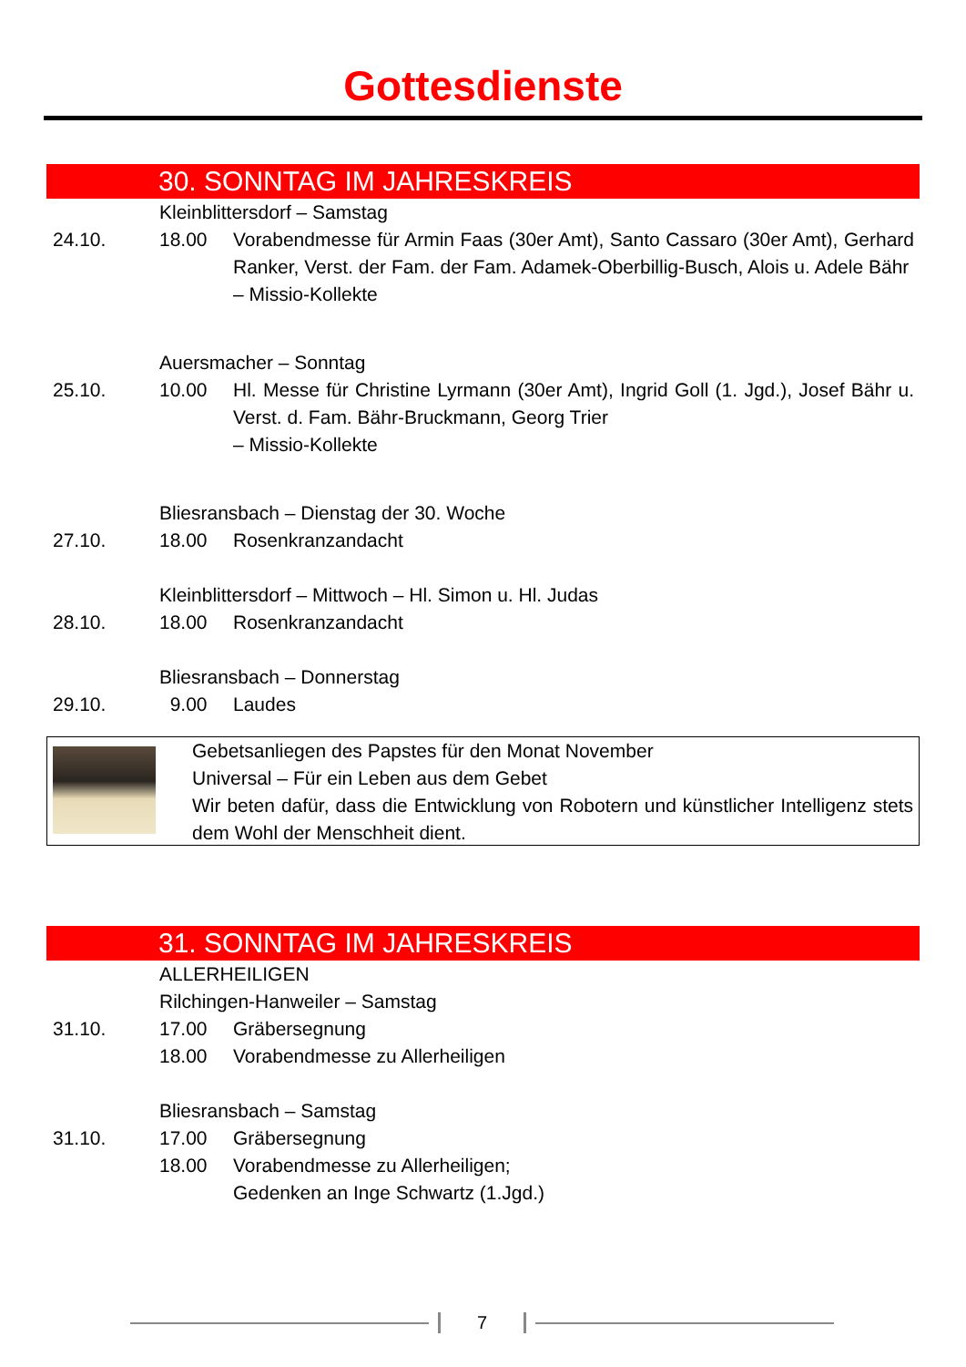Gottesdienste
30. SONNTAG IM JAHRESKREIS
Kleinblittersdorf – Samstag
24.10. 18.00 Vorabendmesse für Armin Faas (30er Amt), Santo Cassaro (30er Amt), Gerhard Ranker, Verst. der Fam. der Fam. Adamek-Oberbillig-Busch, Alois u. Adele Bähr
– Missio-Kollekte
Auersmacher – Sonntag
25.10. 10.00 Hl. Messe für Christine Lyrmann (30er Amt), Ingrid Goll (1. Jgd.), Josef Bähr u. Verst. d. Fam. Bähr-Bruckmann, Georg Trier
– Missio-Kollekte
Bliesransbach – Dienstag der 30. Woche
27.10. 18.00 Rosenkranzandacht
Kleinblittersdorf – Mittwoch – Hl. Simon u. Hl. Judas
28.10. 18.00 Rosenkranzandacht
Bliesransbach – Donnerstag
29.10. 9.00 Laudes
Gebetsanliegen des Papstes für den Monat November
Universal – Für ein Leben aus dem Gebet
Wir beten dafür, dass die Entwicklung von Robotern und künstlicher Intelligenz stets dem Wohl der Menschheit dient.
31. SONNTAG IM JAHRESKREIS
ALLERHEILIGEN
Rilchingen-Hanweiler – Samstag
31.10. 17.00
18.00
Gräbersegnung
Vorabendmesse zu Allerheiligen
Bliesransbach – Samstag
31.10. 17.00
18.00
Gräbersegnung
Vorabendmesse zu Allerheiligen;
Gedenken an Inge Schwartz (1.Jgd.)
7